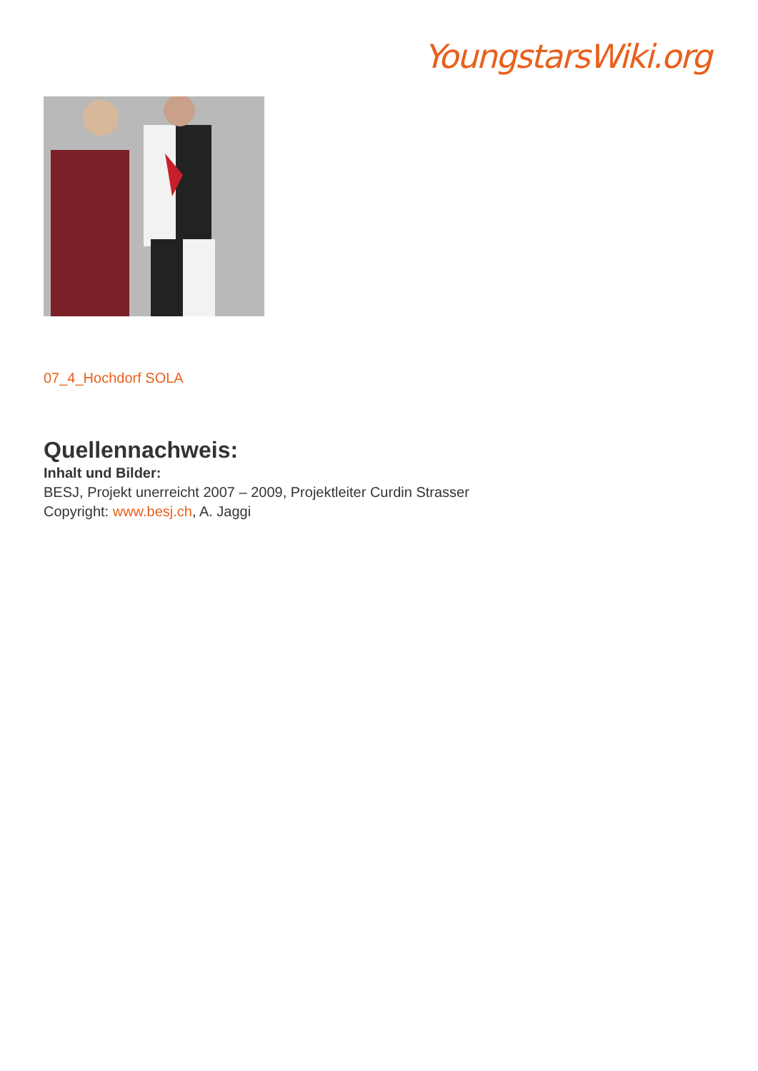YoungstarsWiki.org
07_4_Hochdorf SOLA
Quellennachweis:
Inhalt und Bilder:
BESJ, Projekt unerreicht 2007 – 2009, Projektleiter Curdin Strasser
Copyright: www.besj.ch, A. Jaggi